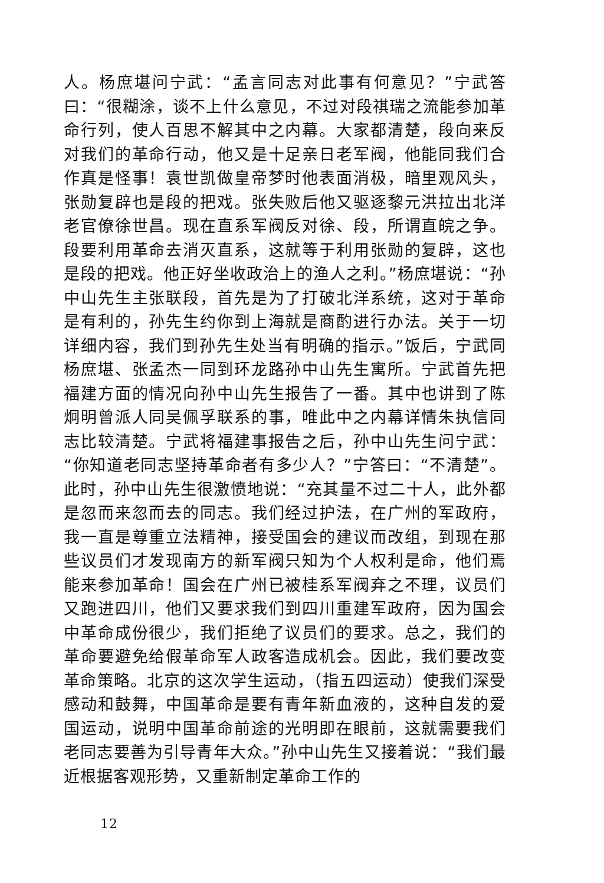人。杨庶堪问宁武：“孟言同志对此事有何意见？”宁武答曰：“很糊涂，谈不上什么意见，不过对段祺瑞之流能参加革命行列，使人百思不解其中之内幕。大家都清楚，段向来反对我们的革命行动，他又是十足亲日老军阀，他能同我们合作真是怪事！袁世凯做皇帝梦时他表面消极，暗里观风头，张勋复辟也是段的把戏。张失败后他又驱逐黎元洪拉出北洋老官僚徐世昌。现在直系军阀反对徐、段，所谓直皖之争。段要利用革命去消灭直系，这就等于利用张勋的复辟，这也是段的把戏。他正好坐收政治上的渔人之利。”杨庶堪说：“孙中山先生主张联段，首先是为了打破北洋系统，这对于革命是有利的，孙先生约你到上海就是商酌进行办法。关于一切详细内容，我们到孙先生处当有明确的指示。”饭后，宁武同杨庶堪、张孟杰一同到环龙路孙中山先生寓所。宁武首先把福建方面的情况向孙中山先生报告了一番。其中也讲到了陈炯明曾派人同吴佩孚联系的事，唯此中之内幕详情朱执信同志比较清楚。宁武将福建事报告之后，孙中山先生问宁武：“你知道老同志坚持革命者有多少人？”宁答曰：“不清楚”。此时，孙中山先生很激愤地说：“充其量不过二十人，此外都是忽而来忽而去的同志。我们经过护法，在广州的军政府，我一直是尊重立法精神，接受国会的建议而改组，到现在那些议员们才发现南方的新军阀只知为个人权利是命，他们焉能来参加革命！国会在广州已被桂系军阀弃之不理，议员们又跑进四川，他们又要求我们到四川重建军政府，因为国会中革命成份很少，我们拒绝了议员们的要求。总之，我们的革命要避免给假革命军人政客造成机会。因此，我们要改变革命策略。北京的这次学生运动，（指五四运动）使我们深受感动和鼓舞，中国革命是要有青年新血液的，这种自发的爱国运动，说明中国革命前途的光明即在眼前，这就需要我们老同志要善为引导青年大众。”孙中山先生又接着说：“我们最近根据客观形势，又重新制定革命工作的
12